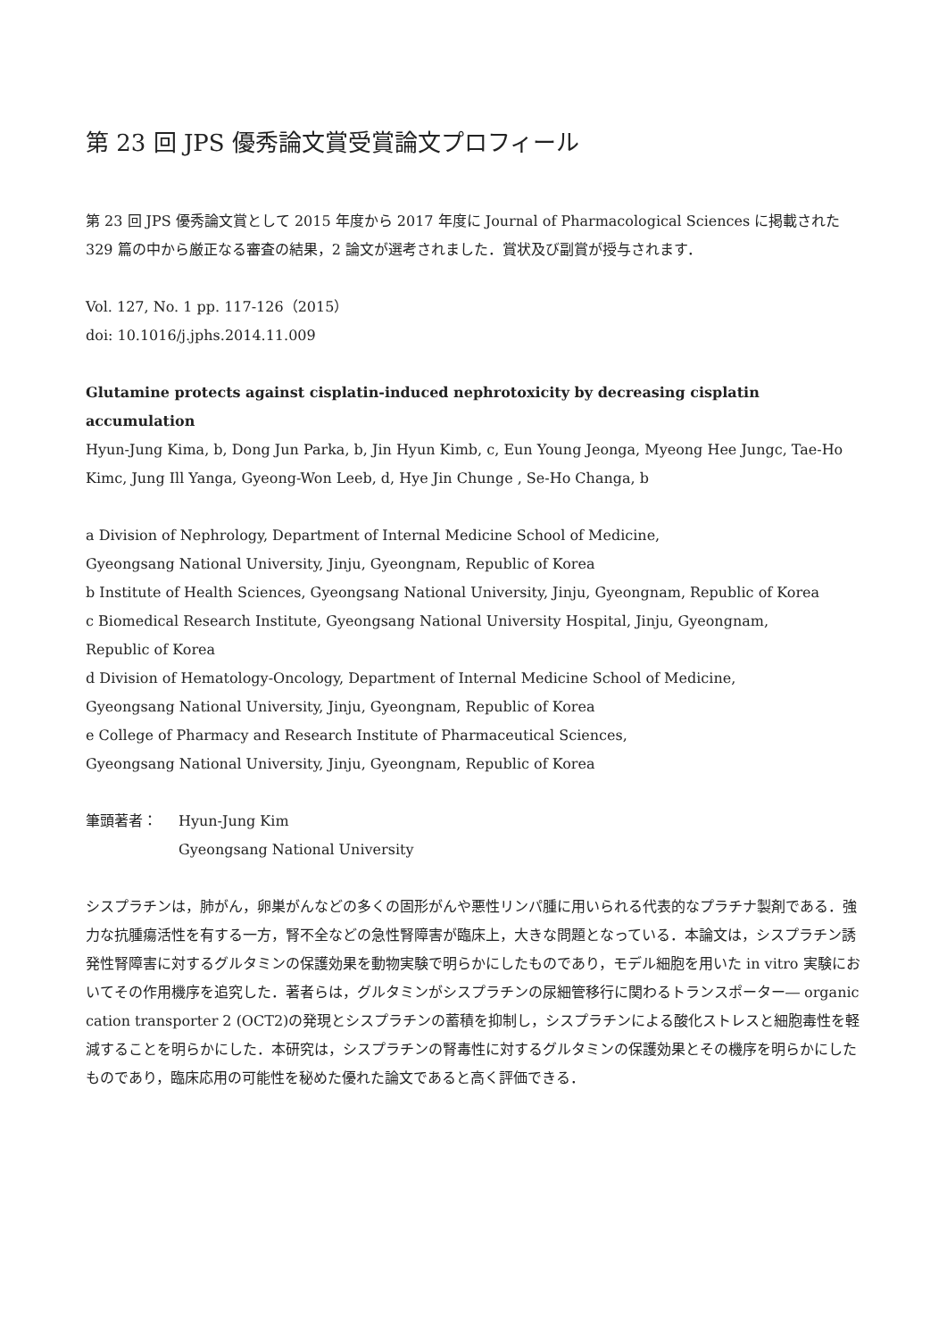第 23 回 JPS 優秀論文賞受賞論文プロフィール
第 23 回 JPS 優秀論文賞として 2015 年度から 2017 年度に Journal of Pharmacological Sciences に掲載された 329 篇の中から厳正なる審査の結果，2 論文が選考されました．賞状及び副賞が授与されます．
Vol. 127, No. 1 pp. 117-126（2015）
doi: 10.1016/j.jphs.2014.11.009
Glutamine protects against cisplatin-induced nephrotoxicity by decreasing cisplatin accumulation
Hyun-Jung Kima, b, Dong Jun Parka, b, Jin Hyun Kimb, c, Eun Young Jeonga, Myeong Hee Jungc, Tae-Ho Kimc, Jung Ill Yanga, Gyeong-Won Leeb, d, Hye Jin Chunge , Se-Ho Changa, b
a Division of Nephrology, Department of Internal Medicine School of Medicine,
Gyeongsang National University, Jinju, Gyeongnam, Republic of Korea
b Institute of Health Sciences, Gyeongsang National University, Jinju, Gyeongnam, Republic of Korea
c Biomedical Research Institute, Gyeongsang National University Hospital, Jinju, Gyeongnam,
Republic of Korea
d Division of Hematology-Oncology, Department of Internal Medicine School of Medicine,
Gyeongsang National University, Jinju, Gyeongnam, Republic of Korea
e College of Pharmacy and Research Institute of Pharmaceutical Sciences,
Gyeongsang National University, Jinju, Gyeongnam, Republic of Korea
筆頭著者： Hyun-Jung Kim
Gyeongsang National University
シスプラチンは，肺がん，卵巣がんなどの多くの固形がんや悪性リンパ腫に用いられる代表的なプラチナ製剤である．強力な抗腫瘍活性を有する一方，腎不全などの急性腎障害が臨床上，大きな問題となっている．本論文は，シスプラチン誘発性腎障害に対するグルタミンの保護効果を動物実験で明らかにしたものであり，モデル細胞を用いた in vitro 実験においてその作用機序を追究した．著者らは，グルタミンがシスプラチンの尿細管移行に関わるトランスポーター― organic cation transporter 2 (OCT2)の発現とシスプラチンの蓄積を抑制し，シスプラチンによる酸化ストレスと細胞毒性を軽減することを明らかにした．本研究は，シスプラチンの腎毒性に対するグルタミンの保護効果とその機序を明らかにしたものであり，臨床応用の可能性を秘めた優れた論文であると高く評価できる．